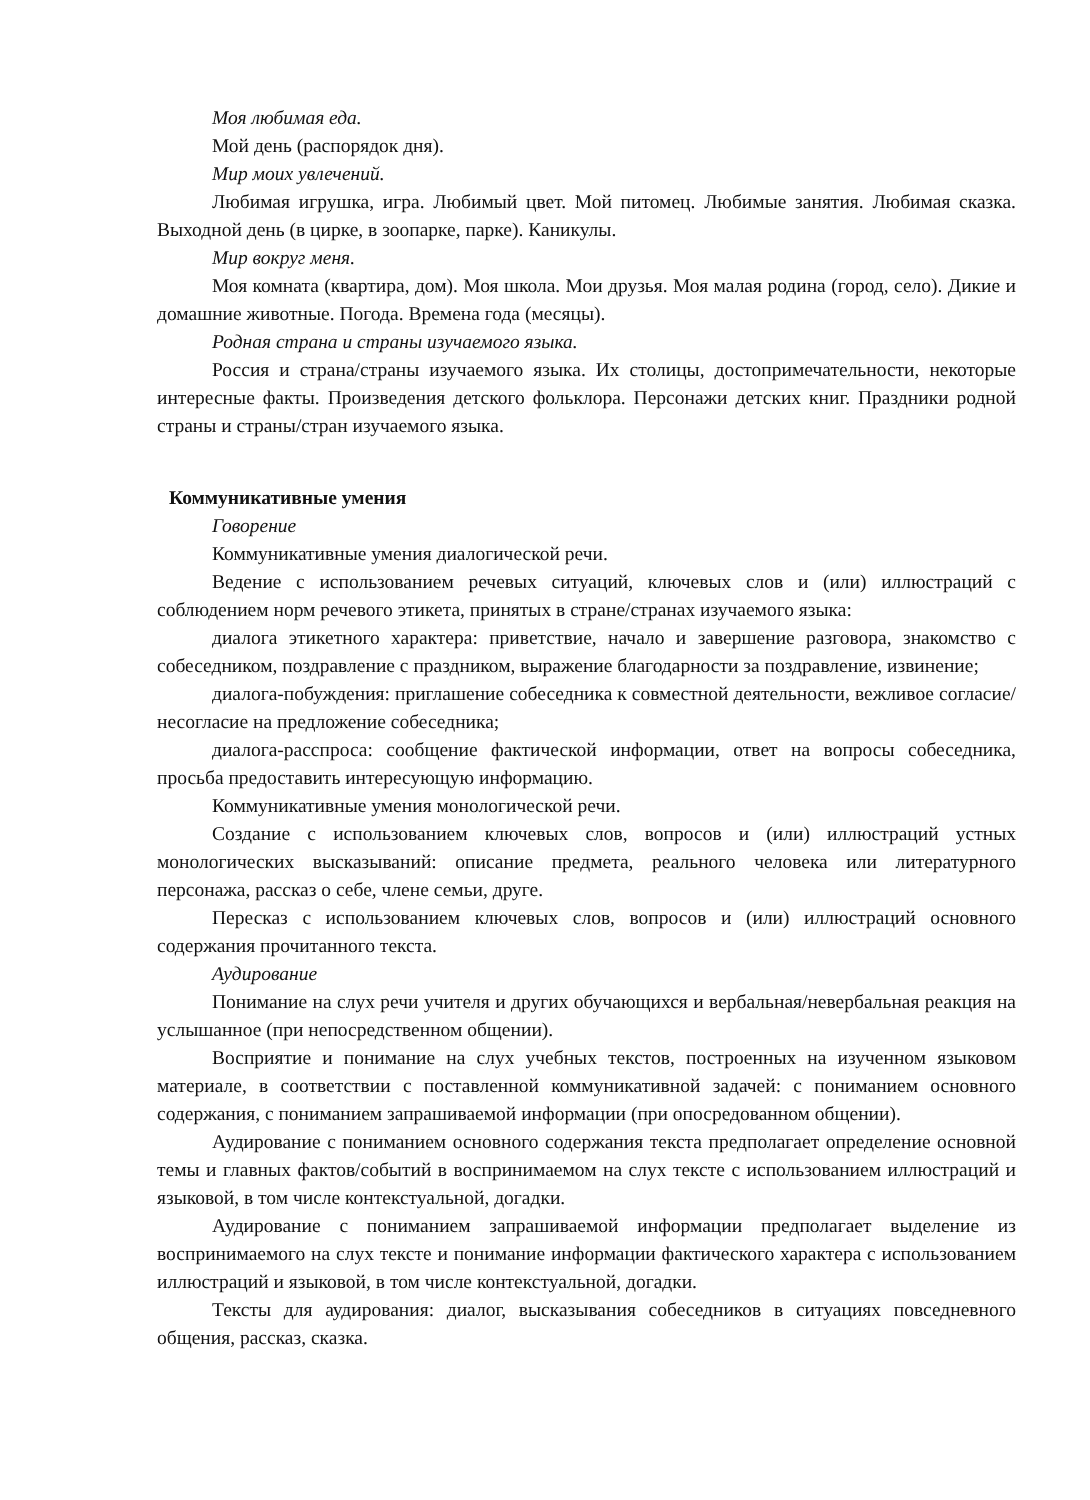Моя любимая еда.
Мой день (распорядок дня).
Мир моих увлечений.
Любимая игрушка, игра. Любимый цвет. Мой питомец. Любимые занятия. Любимая сказка. Выходной день (в цирке, в зоопарке, парке). Каникулы.
Мир вокруг меня.
Моя комната (квартира, дом). Моя школа. Мои друзья. Моя малая родина (город, село). Дикие и домашние животные. Погода. Времена года (месяцы).
Родная страна и страны изучаемого языка.
Россия и страна/страны изучаемого языка. Их столицы, достопримечательности, некоторые интересные факты. Произведения детского фольклора. Персонажи детских книг. Праздники родной страны и страны/стран изучаемого языка.
Коммуникативные умения
Говорение
Коммуникативные умения диалогической речи.
Ведение с использованием речевых ситуаций, ключевых слов и (или) иллюстраций с соблюдением норм речевого этикета, принятых в стране/странах изучаемого языка:
диалога этикетного характера: приветствие, начало и завершение разговора, знакомство с собеседником, поздравление с праздником, выражение благодарности за поздравление, извинение;
диалога-побуждения: приглашение собеседника к совместной деятельности, вежливое согласие/несогласие на предложение собеседника;
диалога-расспроса: сообщение фактической информации, ответ на вопросы собеседника, просьба предоставить интересующую информацию.
Коммуникативные умения монологической речи.
Создание с использованием ключевых слов, вопросов и (или) иллюстраций устных монологических высказываний: описание предмета, реального человека или литературного персонажа, рассказ о себе, члене семьи, друге.
Пересказ с использованием ключевых слов, вопросов и (или) иллюстраций основного содержания прочитанного текста.
Аудирование
Понимание на слух речи учителя и других обучающихся и вербальная/невербальная реакция на услышанное (при непосредственном общении).
Восприятие и понимание на слух учебных текстов, построенных на изученном языковом материале, в соответствии с поставленной коммуникативной задачей: с пониманием основного содержания, с пониманием запрашиваемой информации (при опосредованном общении).
Аудирование с пониманием основного содержания текста предполагает определение основной темы и главных фактов/событий в воспринимаемом на слух тексте с использованием иллюстраций и языковой, в том числе контекстуальной, догадки.
Аудирование с пониманием запрашиваемой информации предполагает выделение из воспринимаемого на слух тексте и понимание информации фактического характера с использованием иллюстраций и языковой, в том числе контекстуальной, догадки.
Тексты для аудирования: диалог, высказывания собеседников в ситуациях повседневного общения, рассказ, сказка.